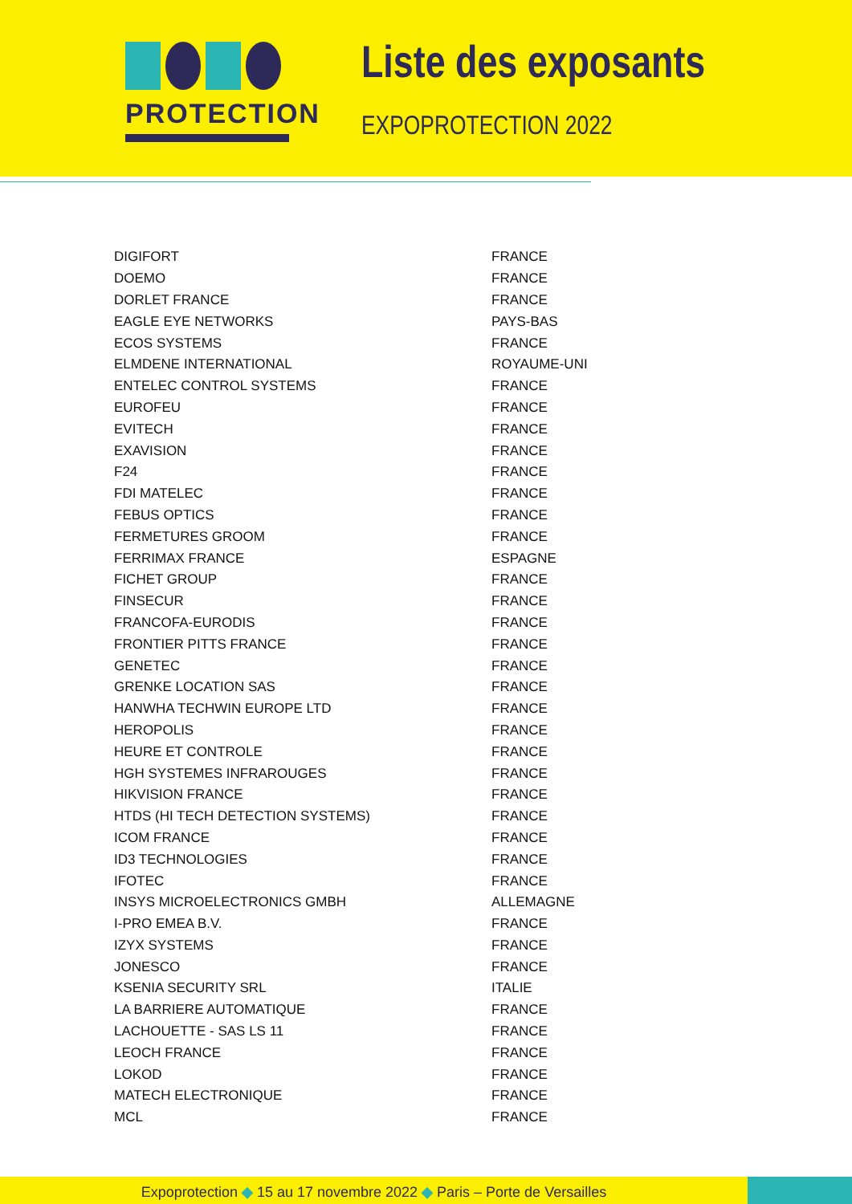PROTECTION
Liste des exposants
EXPOPROTECTION 2022
| DIGIFORT | FRANCE |
| DOEMO | FRANCE |
| DORLET FRANCE | FRANCE |
| EAGLE EYE NETWORKS | PAYS-BAS |
| ECOS SYSTEMS | FRANCE |
| ELMDENE INTERNATIONAL | ROYAUME-UNI |
| ENTELEC CONTROL SYSTEMS | FRANCE |
| EUROFEU | FRANCE |
| EVITECH | FRANCE |
| EXAVISION | FRANCE |
| F24 | FRANCE |
| FDI MATELEC | FRANCE |
| FEBUS OPTICS | FRANCE |
| FERMETURES GROOM | FRANCE |
| FERRIMAX FRANCE | ESPAGNE |
| FICHET GROUP | FRANCE |
| FINSECUR | FRANCE |
| FRANCOFA-EURODIS | FRANCE |
| FRONTIER PITTS FRANCE | FRANCE |
| GENETEC | FRANCE |
| GRENKE LOCATION SAS | FRANCE |
| HANWHA TECHWIN EUROPE LTD | FRANCE |
| HEROPOLIS | FRANCE |
| HEURE ET CONTROLE | FRANCE |
| HGH SYSTEMES INFRAROUGES | FRANCE |
| HIKVISION FRANCE | FRANCE |
| HTDS (HI TECH DETECTION SYSTEMS) | FRANCE |
| ICOM FRANCE | FRANCE |
| ID3 TECHNOLOGIES | FRANCE |
| IFOTEC | FRANCE |
| INSYS MICROELECTRONICS GMBH | ALLEMAGNE |
| I-PRO EMEA B.V. | FRANCE |
| IZYX SYSTEMS | FRANCE |
| JONESCO | FRANCE |
| KSENIA SECURITY SRL | ITALIE |
| LA BARRIERE AUTOMATIQUE | FRANCE |
| LACHOUETTE - SAS LS 11 | FRANCE |
| LEOCH FRANCE | FRANCE |
| LOKOD | FRANCE |
| MATECH ELECTRONIQUE | FRANCE |
| MCL | FRANCE |
Expoprotection ◆ 15 au 17 novembre 2022 ◆ Paris – Porte de Versailles